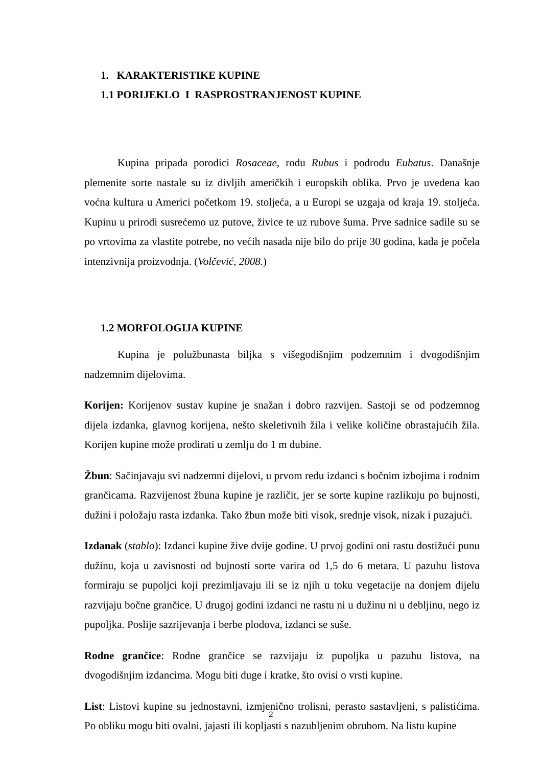1. KARAKTERISTIKE KUPINE
1.1 PORIJEKLO I RASPROSTRANJENOST KUPINE
Kupina pripada porodici Rosaceae, rodu Rubus i podrodu Eubatus. Današnje plemenite sorte nastale su iz divljih američkih i europskih oblika. Prvo je uvedena kao voćna kultura u Americi početkom 19. stoljeća, a u Europi se uzgaja od kraja 19. stoljeća. Kupinu u prirodi susrećemo uz putove, živice te uz rubove šuma. Prve sadnice sadile su se po vrtovima za vlastite potrebe, no većih nasada nije bilo do prije 30 godina, kada je počela intenzivnija proizvodnja. (Volčević, 2008.)
1.2 MORFOLOGIJA KUPINE
Kupina je polužbunasta biljka s višegodišnjim podzemnim i dvogodišnjim nadzemnim dijelovima.
Korijen: Korijenov sustav kupine je snažan i dobro razvijen. Sastoji se od podzemnog dijela izdanka, glavnog korijena, nešto skeletivnih žila i velike količine obrastajućih žila. Korijen kupine može prodirati u zemlju do 1 m dubine.
Žbun: Sačinjavaju svi nadzemni dijelovi, u prvom redu izdanci s bočnim izbojima i rodnim grančicama. Razvijenost žbuna kupine je različit, jer se sorte kupine razlikuju po bujnosti, dužini i položaju rasta izdanka. Tako žbun može biti visok, srednje visok, nizak i puzajući.
Izdanak (stablo): Izdanci kupine žive dvije godine. U prvoj godini oni rastu dostižući punu dužinu, koja u zavisnosti od bujnosti sorte varira od 1,5 do 6 metara. U pazuhu listova formiraju se pupoljci koji prezimljavaju ili se iz njih u toku vegetacije na donjem dijelu razvijaju bočne grančice. U drugoj godini izdanci ne rastu ni u dužinu ni u debljinu, nego iz pupoljka. Poslije sazrijevanja i berbe plodova, izdanci se suše.
Rodne grančice: Rodne grančice se razvijaju iz pupoljka u pazuhu listova, na dvogodišnjim izdancima. Mogu biti duge i kratke, što ovisi o vrsti kupine.
List: Listovi kupine su jednostavni, izmjenično trolisni, perasto sastavljeni, s palistićima. Po obliku mogu biti ovalni, jajasti ili kopljasti s nazubljenim obrubom. Na listu kupine
2